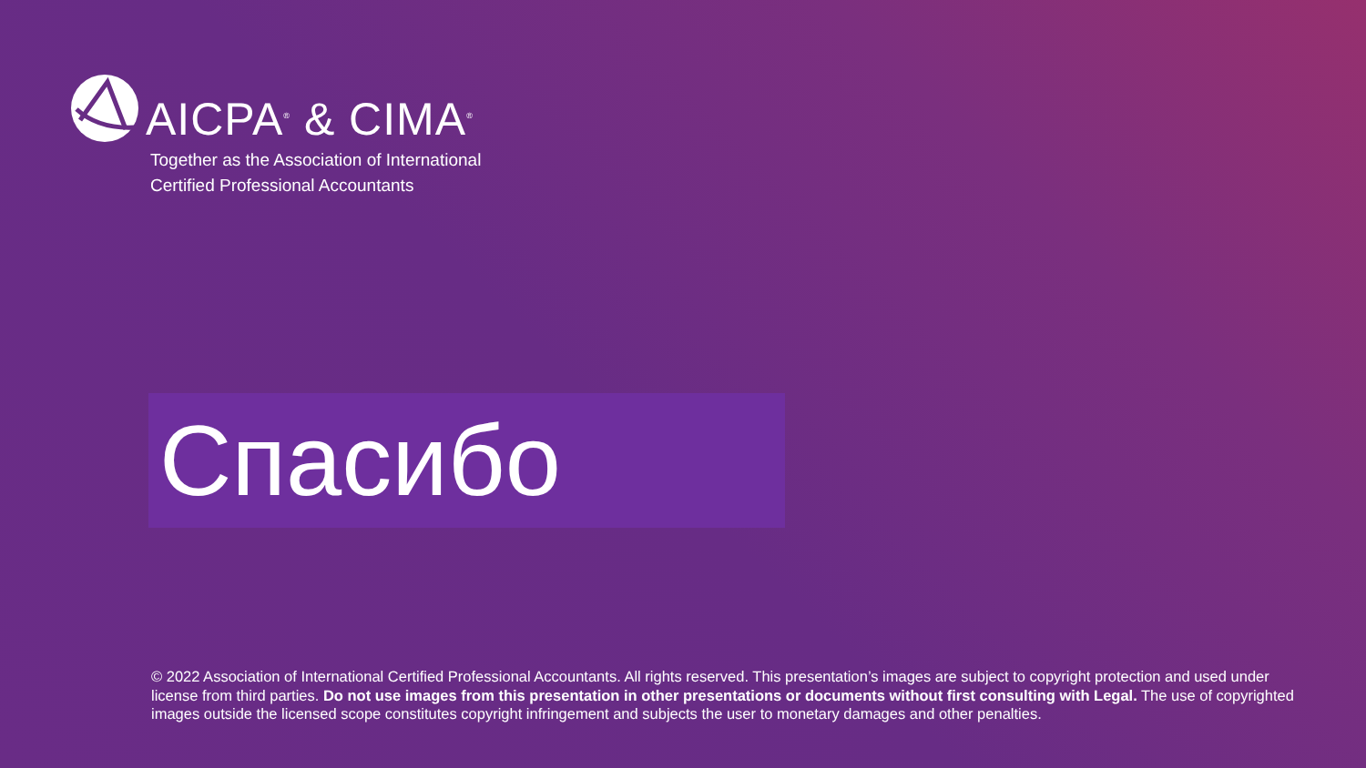AICPA<sup>®</sup> & CIMA<sup>®</sup>
Together as the Association of International
Certified Professional Accountants
Спасибо
© 2022 Association of International Certified Professional Accountants. All rights reserved. This presentation’s images are subject to copyright protection and used under license from third parties. Do not use images from this presentation in other presentations or documents without first consulting with Legal. The use of copyrighted images outside the licensed scope constitutes copyright infringement and subjects the user to monetary damages and other penalties.